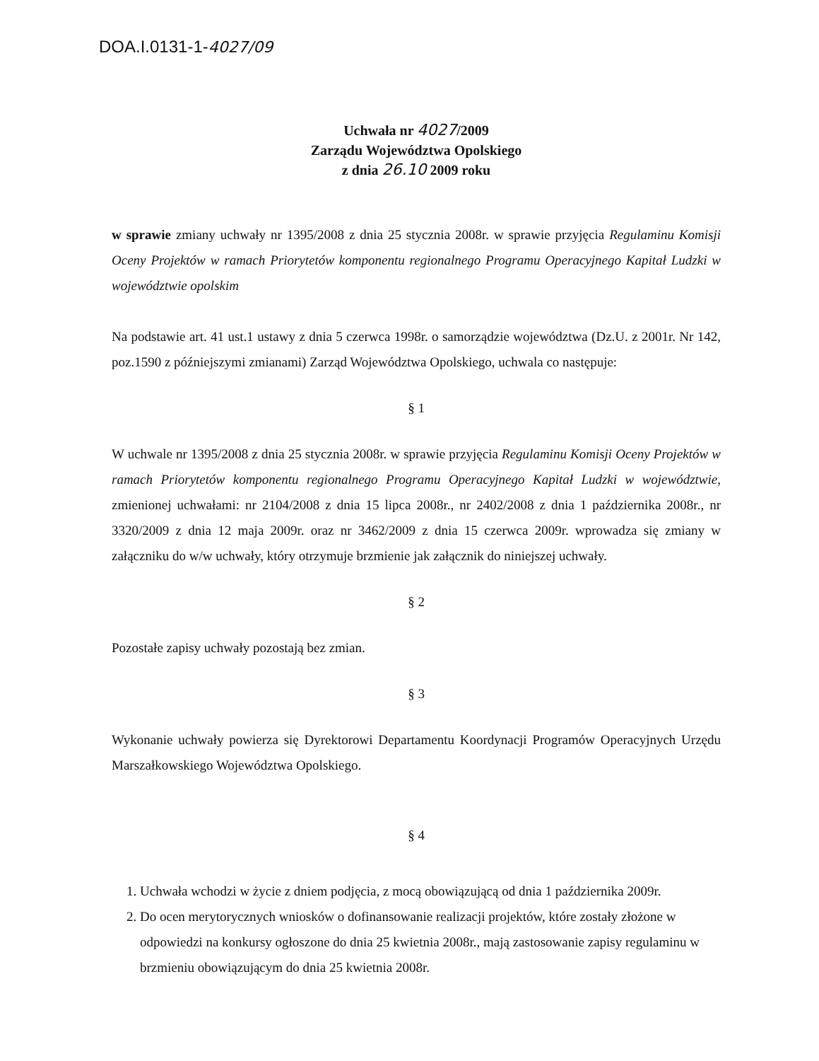DOA.I.0131-1-4027/09
Uchwała nr 4027/2009
Zarządu Województwa Opolskiego
z dnia 26.10 2009 roku
w sprawie zmiany uchwały nr 1395/2008 z dnia 25 stycznia 2008r. w sprawie przyjęcia Regulaminu Komisji Oceny Projektów w ramach Priorytetów komponentu regionalnego Programu Operacyjnego Kapitał Ludzki w województwie opolskim
Na podstawie art. 41 ust.1 ustawy z dnia 5 czerwca 1998r. o samorządzie województwa (Dz.U. z 2001r. Nr 142, poz.1590 z późniejszymi zmianami) Zarząd Województwa Opolskiego, uchwala co następuje:
§ 1
W uchwale nr 1395/2008 z dnia 25 stycznia 2008r. w sprawie przyjęcia Regulaminu Komisji Oceny Projektów w ramach Priorytetów komponentu regionalnego Programu Operacyjnego Kapitał Ludzki w województwie, zmienionej uchwałami: nr 2104/2008 z dnia 15 lipca 2008r., nr 2402/2008 z dnia 1 października 2008r., nr 3320/2009 z dnia 12 maja 2009r. oraz nr 3462/2009 z dnia 15 czerwca 2009r. wprowadza się zmiany w załączniku do w/w uchwały, który otrzymuje brzmienie jak załącznik do niniejszej uchwały.
§ 2
Pozostałe zapisy uchwały pozostają bez zmian.
§ 3
Wykonanie uchwały powierza się Dyrektorowi Departamentu Koordynacji Programów Operacyjnych Urzędu Marszałkowskiego Województwa Opolskiego.
§ 4
1. Uchwała wchodzi w życie z dniem podjęcia, z mocą obowiązującą od dnia 1 października 2009r.
2. Do ocen merytorycznych wniosków o dofinansowanie realizacji projektów, które zostały złożone w odpowiedzi na konkursy ogłoszone do dnia 25 kwietnia 2008r., mają zastosowanie zapisy regulaminu w brzmieniu obowiązującym do dnia 25 kwietnia 2008r.